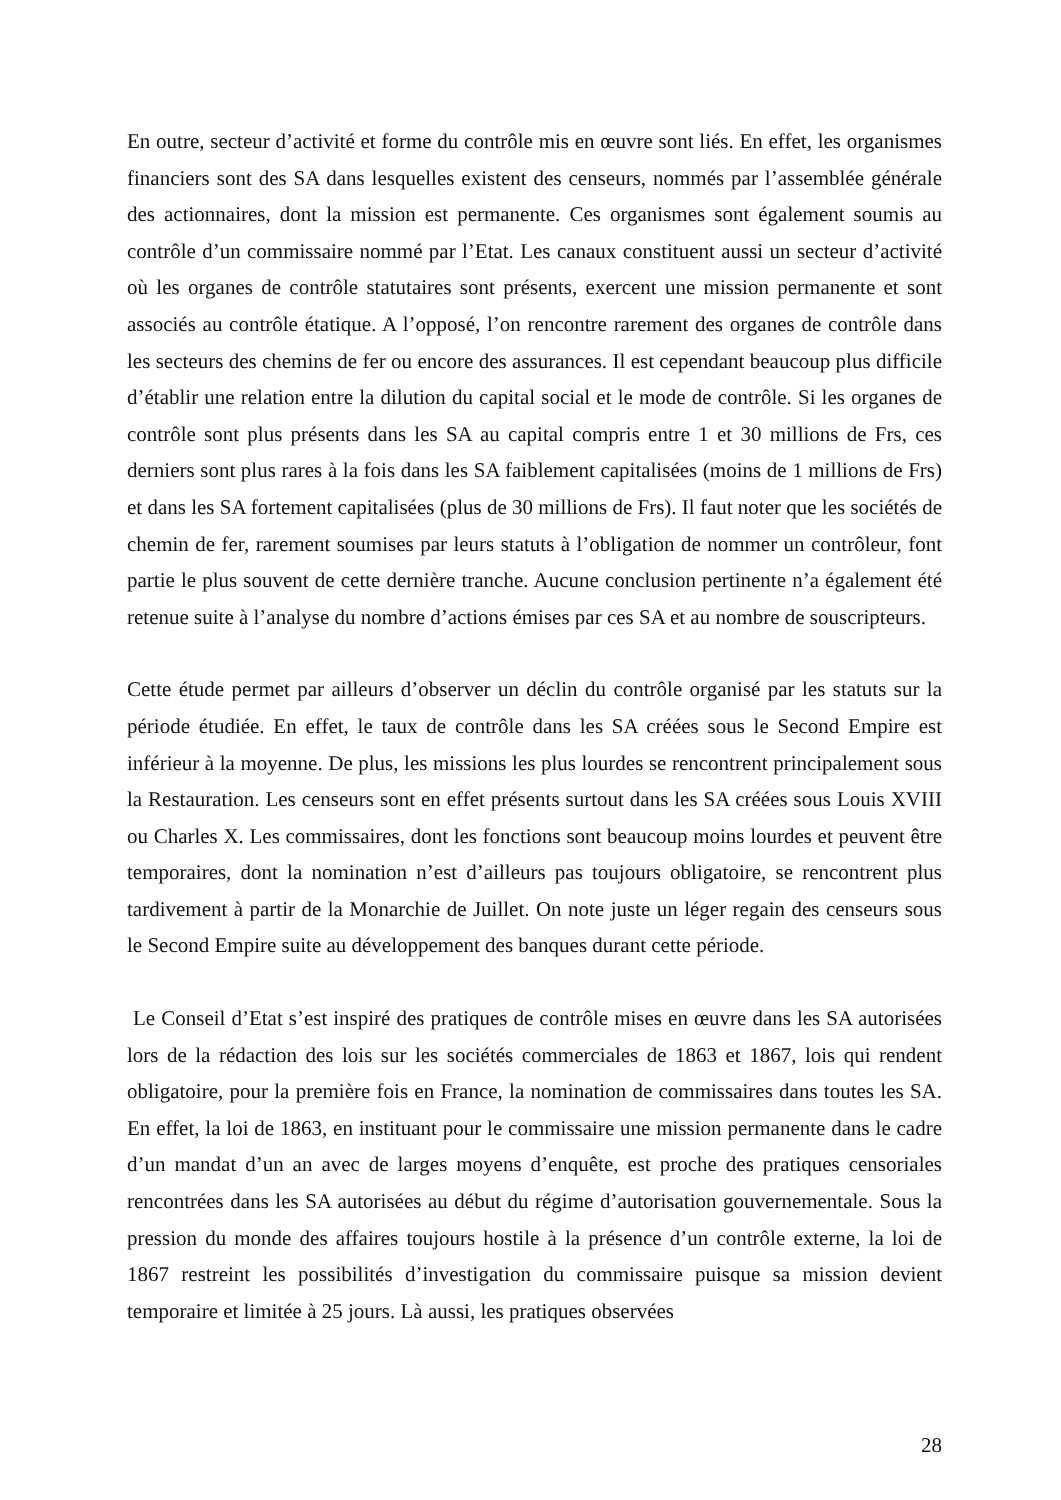En outre, secteur d’activité et forme du contrôle mis en œuvre sont liés. En effet, les organismes financiers sont des SA dans lesquelles existent des censeurs, nommés par l’assemblée générale des actionnaires, dont la mission est permanente. Ces organismes sont également soumis au contrôle d’un commissaire nommé par l’Etat. Les canaux constituent aussi un secteur d’activité où les organes de contrôle statutaires sont présents, exercent une mission permanente et sont associés au contrôle étatique. A l’opposé, l’on rencontre rarement des organes de contrôle dans les secteurs des chemins de fer ou encore des assurances. Il est cependant beaucoup plus difficile d’établir une relation entre la dilution du capital social et le mode de contrôle. Si les organes de contrôle sont plus présents dans les SA au capital compris entre 1 et 30 millions de Frs, ces derniers sont plus rares à la fois dans les SA faiblement capitalisées (moins de 1 millions de Frs) et dans les SA fortement capitalisées (plus de 30 millions de Frs). Il faut noter que les sociétés de chemin de fer, rarement soumises par leurs statuts à l’obligation de nommer un contrôleur, font partie le plus souvent de cette dernière tranche. Aucune conclusion pertinente n’a également été retenue suite à l’analyse du nombre d’actions émises par ces SA et au nombre de souscripteurs.
Cette étude permet par ailleurs d’observer un déclin du contrôle organisé par les statuts sur la période étudiée. En effet, le taux de contrôle dans les SA créées sous le Second Empire est inférieur à la moyenne. De plus, les missions les plus lourdes se rencontrent principalement sous la Restauration. Les censeurs sont en effet présents surtout dans les SA créées sous Louis XVIII ou Charles X. Les commissaires, dont les fonctions sont beaucoup moins lourdes et peuvent être temporaires, dont la nomination n’est d’ailleurs pas toujours obligatoire, se rencontrent plus tardivement à partir de la Monarchie de Juillet. On note juste un léger regain des censeurs sous le Second Empire suite au développement des banques durant cette période.
Le Conseil d’Etat s’est inspiré des pratiques de contrôle mises en œuvre dans les SA autorisées lors de la rédaction des lois sur les sociétés commerciales de 1863 et 1867, lois qui rendent obligatoire, pour la première fois en France, la nomination de commissaires dans toutes les SA. En effet, la loi de 1863, en instituant pour le commissaire une mission permanente dans le cadre d’un mandat d’un an avec de larges moyens d’enquête, est proche des pratiques censoriales rencontrées dans les SA autorisées au début du régime d’autorisation gouvernementale. Sous la pression du monde des affaires toujours hostile à la présence d’un contrôle externe, la loi de 1867 restreint les possibilités d’investigation du commissaire puisque sa mission devient temporaire et limitée à 25 jours. Là aussi, les pratiques observées
28